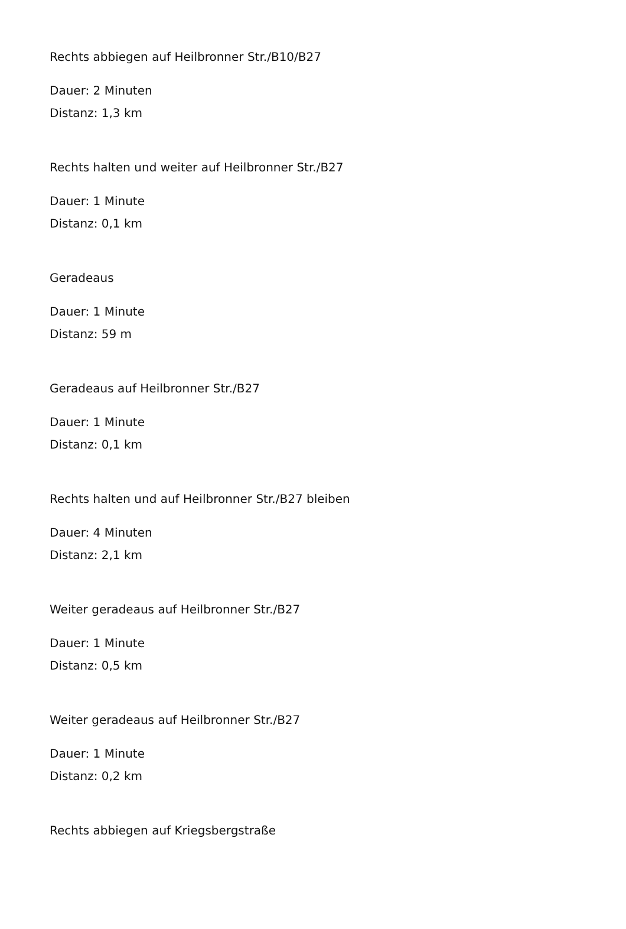Rechts abbiegen auf Heilbronner Str./B10/B27
Dauer: 2 Minuten
Distanz: 1,3 km
Rechts halten und weiter auf Heilbronner Str./B27
Dauer: 1 Minute
Distanz: 0,1 km
Geradeaus
Dauer: 1 Minute
Distanz: 59 m
Geradeaus auf Heilbronner Str./B27
Dauer: 1 Minute
Distanz: 0,1 km
Rechts halten und auf Heilbronner Str./B27 bleiben
Dauer: 4 Minuten
Distanz: 2,1 km
Weiter geradeaus auf Heilbronner Str./B27
Dauer: 1 Minute
Distanz: 0,5 km
Weiter geradeaus auf Heilbronner Str./B27
Dauer: 1 Minute
Distanz: 0,2 km
Rechts abbiegen auf Kriegsbergstraße